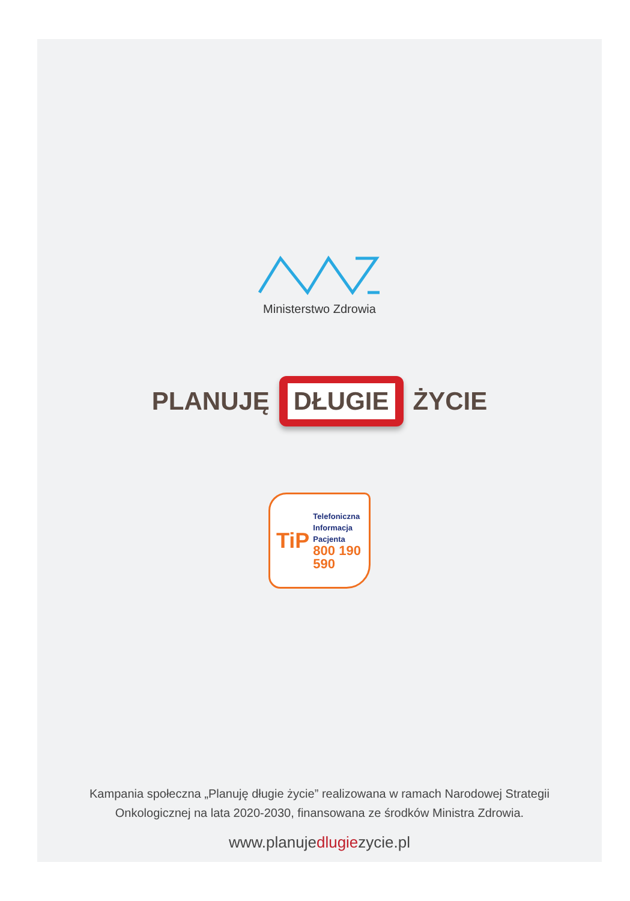Ministerstwo Zdrowia
PLANUJĘ
DŁUGIE
ŻYCIE
TiP
Telefoniczna
Informacja
Pacjenta
800 190 590
Kampania społeczna „Planuję długie życie” realizowana w ramach Narodowej Strategii
Onkologicznej na lata 2020-2030, finansowana ze środków Ministra Zdrowia.
www.planujedlugiezycie.pl